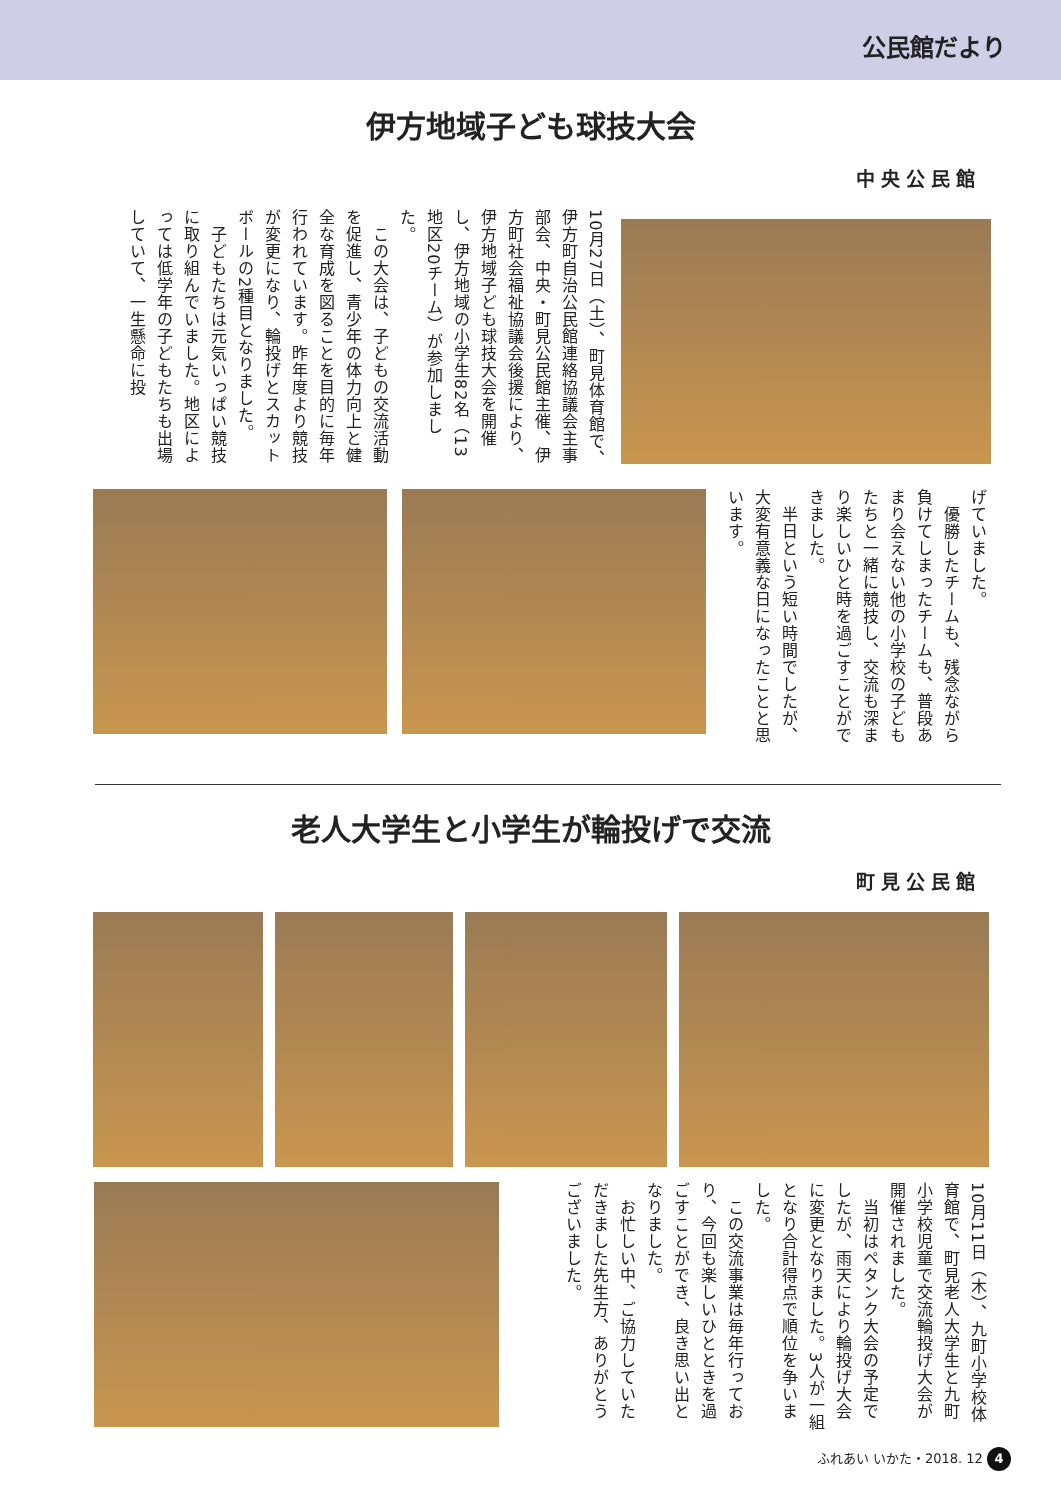公民館だより
伊方地域子ども球技大会
中央公民館
10月27日（土）、町見体育館で、伊方町自治公民館連絡協議会主事部会、中央・町見公民館主催、伊方町社会福祉協議会後援により、伊方地域子ども球技大会を開催し、伊方地域の小学生82名（13地区20チーム）が参加しました。
　この大会は、子どもの交流活動を促進し、青少年の体力向上と健全な育成を図ることを目的に毎年行われています。昨年度より競技が変更になり、輪投げとスカットボールの2種目となりました。
　子どもたちは元気いっぱい競技に取り組んでいました。地区によっては低学年の子どもたちも出場していて、一生懸命に投
げていました。
　優勝したチームも、残念ながら負けてしまったチームも、普段あまり会えない他の小学校の子どもたちと一緒に競技し、交流も深まり楽しいひと時を過ごすことができました。
　半日という短い時間でしたが、大変有意義な日になったことと思います。
老人大学生と小学生が輪投げで交流
町見公民館
10月11日（木）、九町小学校体育館で、町見老人大学生と九町小学校児童で交流輪投げ大会が開催されました。
　当初はペタンク大会の予定でしたが、雨天により輪投げ大会に変更となりました。3人が一組となり合計得点で順位を争いました。
　この交流事業は毎年行っており、今回も楽しいひとときを過ごすことができ、良き思い出となりました。
　お忙しい中、ご協力していただきました先生方、ありがとうございました。
ふれあい いかた・2018. 12 4